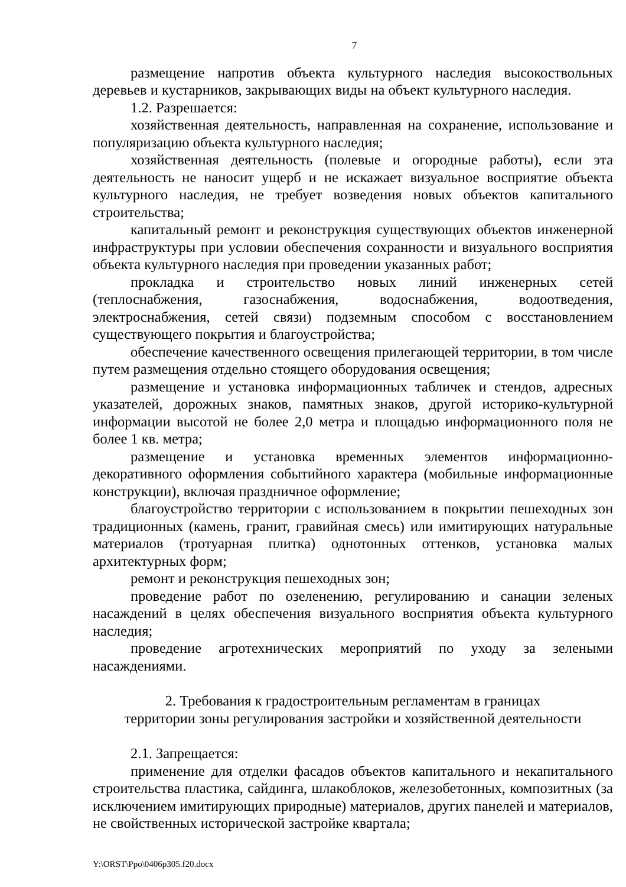7
размещение напротив объекта культурного наследия высокоствольных деревьев и кустарников, закрывающих виды на объект культурного наследия.
1.2. Разрешается:
хозяйственная деятельность, направленная на сохранение, использование и популяризацию объекта культурного наследия;
хозяйственная деятельность (полевые и огородные работы), если эта деятельность не наносит ущерб и не искажает визуальное восприятие объекта культурного наследия, не требует возведения новых объектов капитального строительства;
капитальный ремонт и реконструкция существующих объектов инженерной инфраструктуры при условии обеспечения сохранности и визуального восприятия объекта культурного наследия при проведении указанных работ;
прокладка и строительство новых линий инженерных сетей (теплоснабжения, газоснабжения, водоснабжения, водоотведения, электроснабжения, сетей связи) подземным способом с восстановлением существующего покрытия и благоустройства;
обеспечение качественного освещения прилегающей территории, в том числе путем размещения отдельно стоящего оборудования освещения;
размещение и установка информационных табличек и стендов, адресных указателей, дорожных знаков, памятных знаков, другой историко-культурной информации высотой не более 2,0 метра и площадью информационного поля не более 1 кв. метра;
размещение и установка временных элементов информационно-декоративного оформления событийного характера (мобильные информационные конструкции), включая праздничное оформление;
благоустройство территории с использованием в покрытии пешеходных зон традиционных (камень, гранит, гравийная смесь) или имитирующих натуральные материалов (тротуарная плитка) однотонных оттенков, установка малых архитектурных форм;
ремонт и реконструкция пешеходных зон;
проведение работ по озеленению, регулированию и санации зеленых насаждений в целях обеспечения визуального восприятия объекта культурного наследия;
проведение агротехнических мероприятий по уходу за зелеными насаждениями.
2. Требования к градостроительным регламентам в границах
территории зоны регулирования застройки и хозяйственной деятельности
2.1. Запрещается:
применение для отделки фасадов объектов капитального и некапитального строительства пластика, сайдинга, шлакоблоков, железобетонных, композитных (за исключением имитирующих природные) материалов, других панелей и материалов, не свойственных исторической застройке квартала;
Y:\ORST\Ppo\0406p305.f20.docx